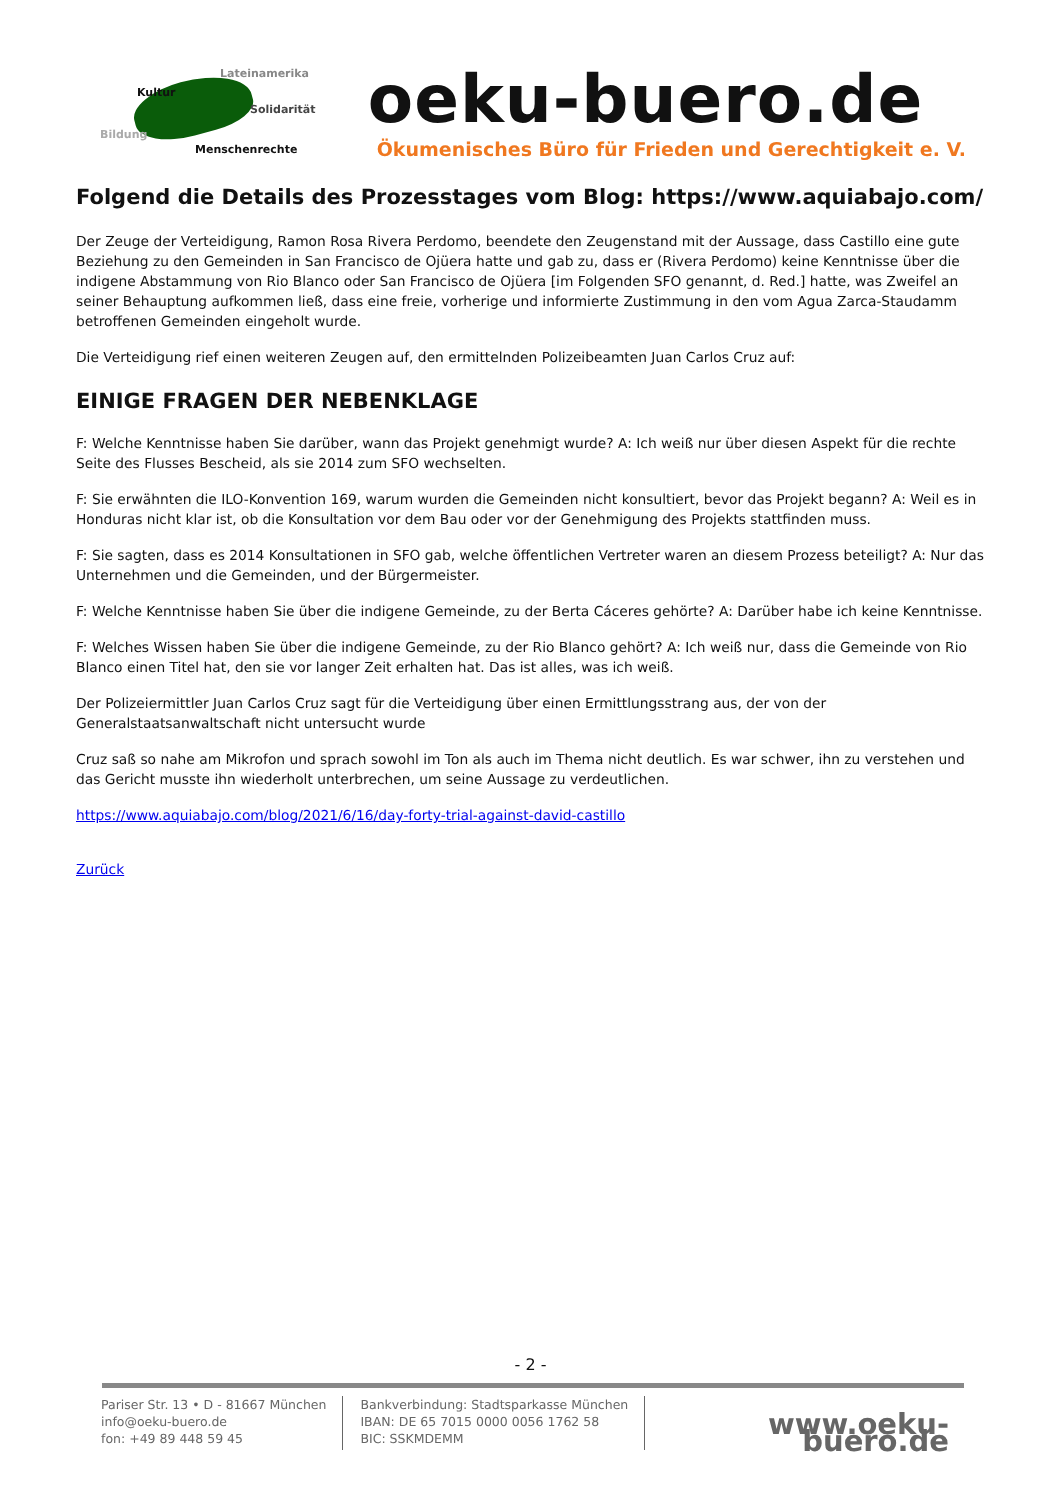Lateinamerika
Kultur
Solidarität
Bildung
Menschenrechte
oeku-buero.de
Ökumenisches Büro für Frieden und Gerechtigkeit e. V.
Folgend die Details des Prozesstages vom Blog: https://www.aquiabajo.com/
Der Zeuge der Verteidigung, Ramon Rosa Rivera Perdomo, beendete den Zeugenstand mit der Aussage, dass Castillo eine gute Beziehung zu den Gemeinden in San Francisco de Ojüera hatte und gab zu, dass er (Rivera Perdomo) keine Kenntnisse über die indigene Abstammung von Rio Blanco oder San Francisco de Ojüera [im Folgenden SFO genannt, d. Red.] hatte, was Zweifel an seiner Behauptung aufkommen ließ, dass eine freie, vorherige und informierte Zustimmung in den vom Agua Zarca-Staudamm betroffenen Gemeinden eingeholt wurde.
Die Verteidigung rief einen weiteren Zeugen auf, den ermittelnden Polizeibeamten Juan Carlos Cruz auf:
EINIGE FRAGEN DER NEBENKLAGE
F: Welche Kenntnisse haben Sie darüber, wann das Projekt genehmigt wurde? A: Ich weiß nur über diesen Aspekt für die rechte Seite des Flusses Bescheid, als sie 2014 zum SFO wechselten.
F: Sie erwähnten die ILO-Konvention 169, warum wurden die Gemeinden nicht konsultiert, bevor das Projekt begann? A: Weil es in Honduras nicht klar ist, ob die Konsultation vor dem Bau oder vor der Genehmigung des Projekts stattfinden muss.
F: Sie sagten, dass es 2014 Konsultationen in SFO gab, welche öffentlichen Vertreter waren an diesem Prozess beteiligt? A: Nur das Unternehmen und die Gemeinden, und der Bürgermeister.
F: Welche Kenntnisse haben Sie über die indigene Gemeinde, zu der Berta Cáceres gehörte? A: Darüber habe ich keine Kenntnisse.
F: Welches Wissen haben Sie über die indigene Gemeinde, zu der Rio Blanco gehört? A: Ich weiß nur, dass die Gemeinde von Rio Blanco einen Titel hat, den sie vor langer Zeit erhalten hat. Das ist alles, was ich weiß.
Der Polizeiermittler Juan Carlos Cruz sagt für die Verteidigung über einen Ermittlungsstrang aus, der von der Generalstaatsanwaltschaft nicht untersucht wurde
Cruz saß so nahe am Mikrofon und sprach sowohl im Ton als auch im Thema nicht deutlich. Es war schwer, ihn zu verstehen und das Gericht musste ihn wiederholt unterbrechen, um seine Aussage zu verdeutlichen.
https://www.aquiabajo.com/blog/2021/6/16/day-forty-trial-against-david-castillo
Zurück
- 2 -
Pariser Str. 13 • D - 81667 München
info@oeku-buero.de
fon: +49 89 448 59 45
Bankverbindung: Stadtsparkasse München
IBAN: DE 65 7015 0000 0056 1762 58
BIC: SSKMDEMM
www.oeku-buero.de